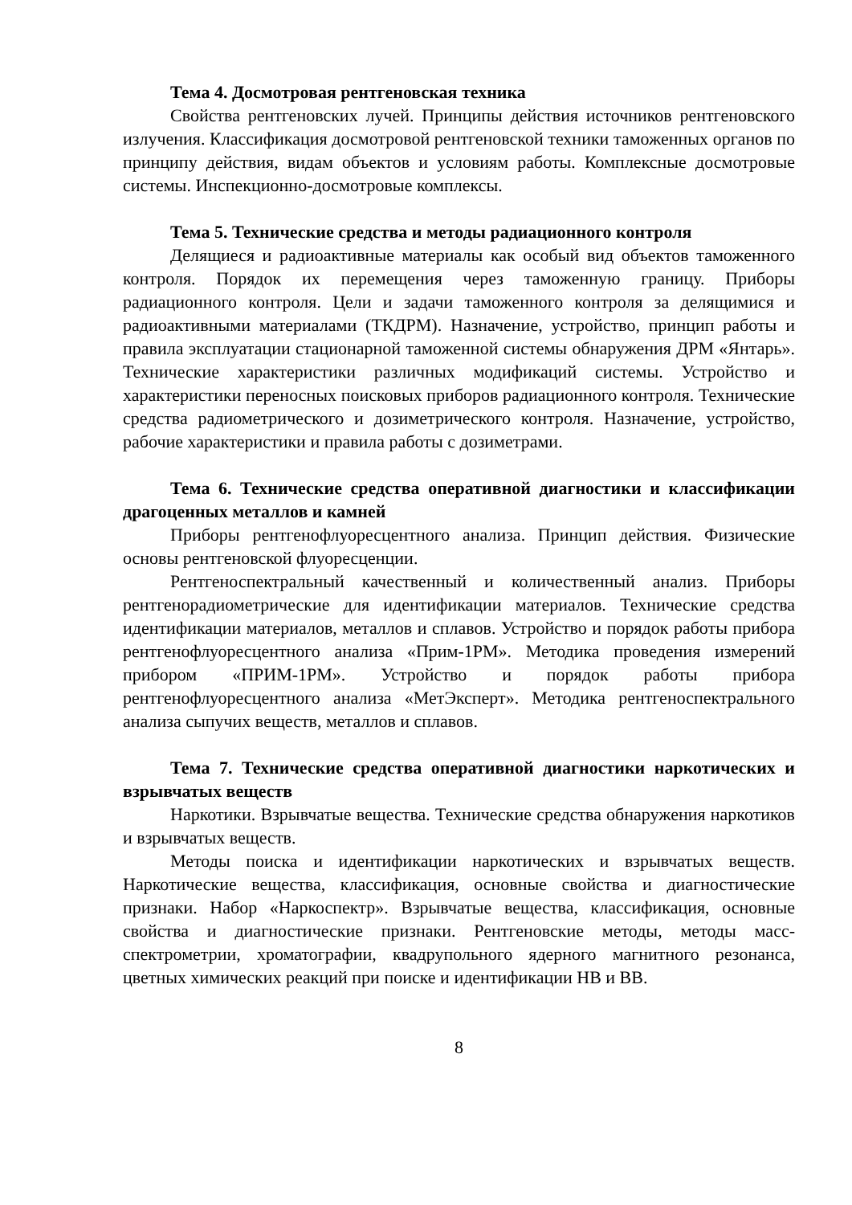Тема 4. Досмотровая рентгеновская техника
Свойства рентгеновских лучей. Принципы действия источников рентгеновского излучения. Классификация досмотровой рентгеновской техники таможенных органов по принципу действия, видам объектов и условиям работы. Комплексные досмотровые системы. Инспекционно-досмотровые комплексы.
Тема 5. Технические средства и методы радиационного контроля
Делящиеся и радиоактивные материалы как особый вид объектов таможенного контроля. Порядок их перемещения через таможенную границу. Приборы радиационного контроля. Цели и задачи таможенного контроля за делящимися и радиоактивными материалами (ТКДРМ). Назначение, устройство, принцип работы и правила эксплуатации стационарной таможенной системы обнаружения ДРМ «Янтарь». Технические характеристики различных модификаций системы. Устройство и характеристики переносных поисковых приборов радиационного контроля. Технические средства радиометрического и дозиметрического контроля. Назначение, устройство, рабочие характеристики и правила работы с дозиметрами.
Тема 6. Технические средства оперативной диагностики и классификации драгоценных металлов и камней
Приборы рентгенофлуоресцентного анализа. Принцип действия. Физические основы рентгеновской флуоресценции.
Рентгеноспектральный качественный и количественный анализ. Приборы рентгенорадиометрические для идентификации материалов. Технические средства идентификации материалов, металлов и сплавов. Устройство и порядок работы прибора рентгенофлуоресцентного анализа «Прим-1РМ». Методика проведения измерений прибором «ПРИМ-1РМ». Устройство и порядок работы прибора рентгенофлуоресцентного анализа «МетЭксперт». Методика рентгеноспектрального анализа сыпучих веществ, металлов и сплавов.
Тема 7. Технические средства оперативной диагностики наркотических и взрывчатых веществ
Наркотики. Взрывчатые вещества. Технические средства обнаружения наркотиков и взрывчатых веществ.
Методы поиска и идентификации наркотических и взрывчатых веществ. Наркотические вещества, классификация, основные свойства и диагностические признаки. Набор «Наркоспектр». Взрывчатые вещества, классификация, основные свойства и диагностические признаки. Рентгеновские методы, методы масс-спектрометрии, хроматографии, квадрупольного ядерного магнитного резонанса, цветных химических реакций при поиске и идентификации НВ и ВВ.
8